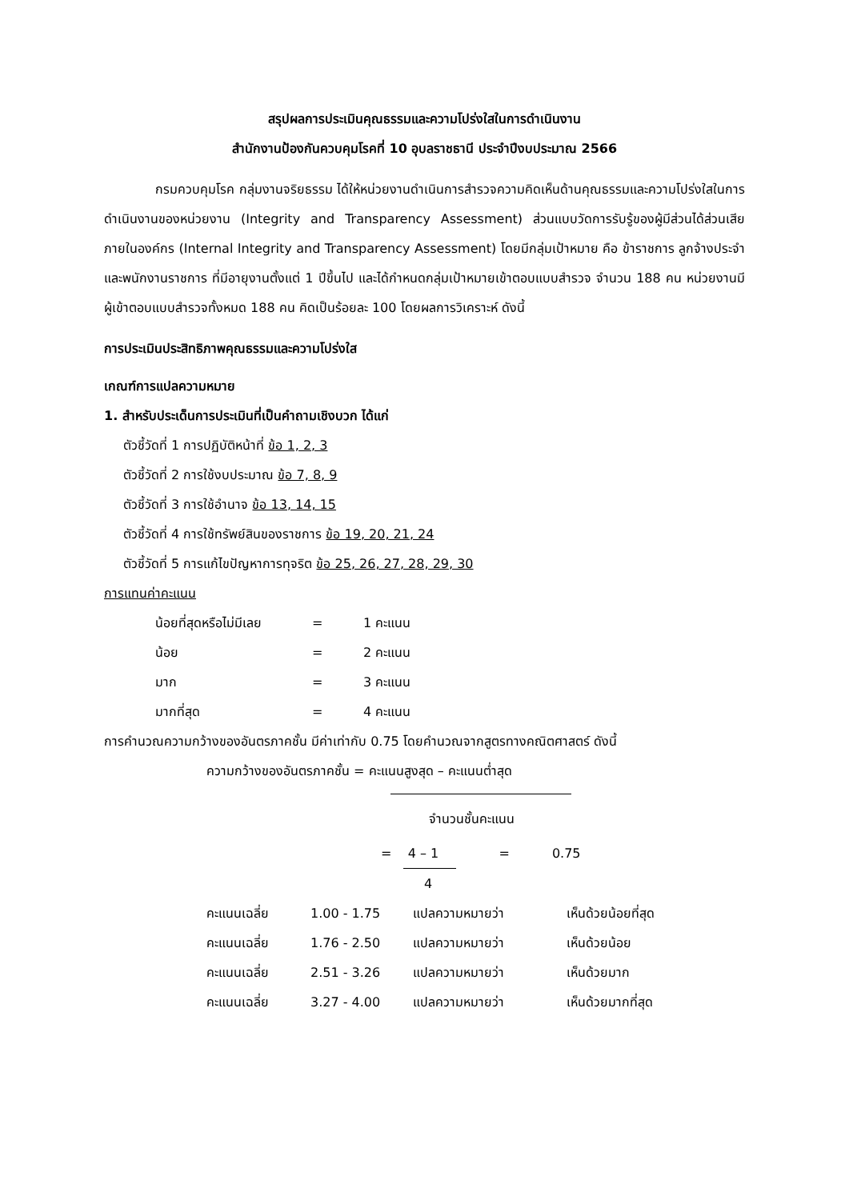สรุปผลการประเมินคุณธรรมและความโปร่งใสในการดำเนินงาน
สำนักงานป้องกันควบคุมโรคที่ 10 อุบลราชธานี ประจำปีงบประมาณ 2566
กรมควบคุมโรค กลุ่มงานจริยธรรม ได้ให้หน่วยงานดำเนินการสำรวจความคิดเห็นด้านคุณธรรมและความโปร่งใสในการดำเนินงานของหน่วยงาน (Integrity and Transparency Assessment) ส่วนแบบวัดการรับรู้ของผู้มีส่วนได้ส่วนเสียภายในองค์กร (Internal Integrity and Transparency Assessment) โดยมีกลุ่มเป้าหมาย คือ ข้าราชการ ลูกจ้างประจำ และพนักงานราชการ ที่มีอายุงานตั้งแต่ 1 ปีขึ้นไป และได้กำหนดกลุ่มเป้าหมายเข้าตอบแบบสำรวจ จำนวน 188 คน หน่วยงานมีผู้เข้าตอบแบบสำรวจทั้งหมด 188 คน คิดเป็นร้อยละ 100 โดยผลการวิเคราะห์ ดังนี้
การประเมินประสิทธิภาพคุณธรรมและความโปร่งใส
เกณฑ์การแปลความหมาย
1. สำหรับประเด็นการประเมินที่เป็นคำถามเชิงบวก ได้แก่
ตัวชี้วัดที่ 1 การปฏิบัติหน้าที่ ข้อ 1, 2, 3
ตัวชี้วัดที่ 2 การใช้งบประมาณ ข้อ 7, 8, 9
ตัวชี้วัดที่ 3 การใช้อำนาจ ข้อ 13, 14, 15
ตัวชี้วัดที่ 4 การใช้ทรัพย์สินของราชการ ข้อ 19, 20, 21, 24
ตัวชี้วัดที่ 5 การแก้ไขปัญหาการทุจริต ข้อ 25, 26, 27, 28, 29, 30
การแทนค่าคะแนน
| น้อยที่สุดหรือไม่มีเลย | = | 1 คะแนน |
| น้อย | = | 2 คะแนน |
| มาก | = | 3 คะแนน |
| มากที่สุด | = | 4 คะแนน |
การคำนวณความกว้างของอันตรภาคชั้น มีค่าเท่ากับ 0.75 โดยคำนวณจากสูตรทางคณิตศาสตร์ ดังนี้
ความกว้างของอันตรภาคชั้น = คะแนนสูงสุด – คะแนนต่ำสุด
จำนวนชั้นคะแนน
= 4 – 1 = 0.75
4
| คะแนนเฉลี่ย | 1.00 - 1.75 | แปลความหมายว่า | เห็นด้วยน้อยที่สุด |
| คะแนนเฉลี่ย | 1.76 - 2.50 | แปลความหมายว่า | เห็นด้วยน้อย |
| คะแนนเฉลี่ย | 2.51 - 3.26 | แปลความหมายว่า | เห็นด้วยมาก |
| คะแนนเฉลี่ย | 3.27 - 4.00 | แปลความหมายว่า | เห็นด้วยมากที่สุด |